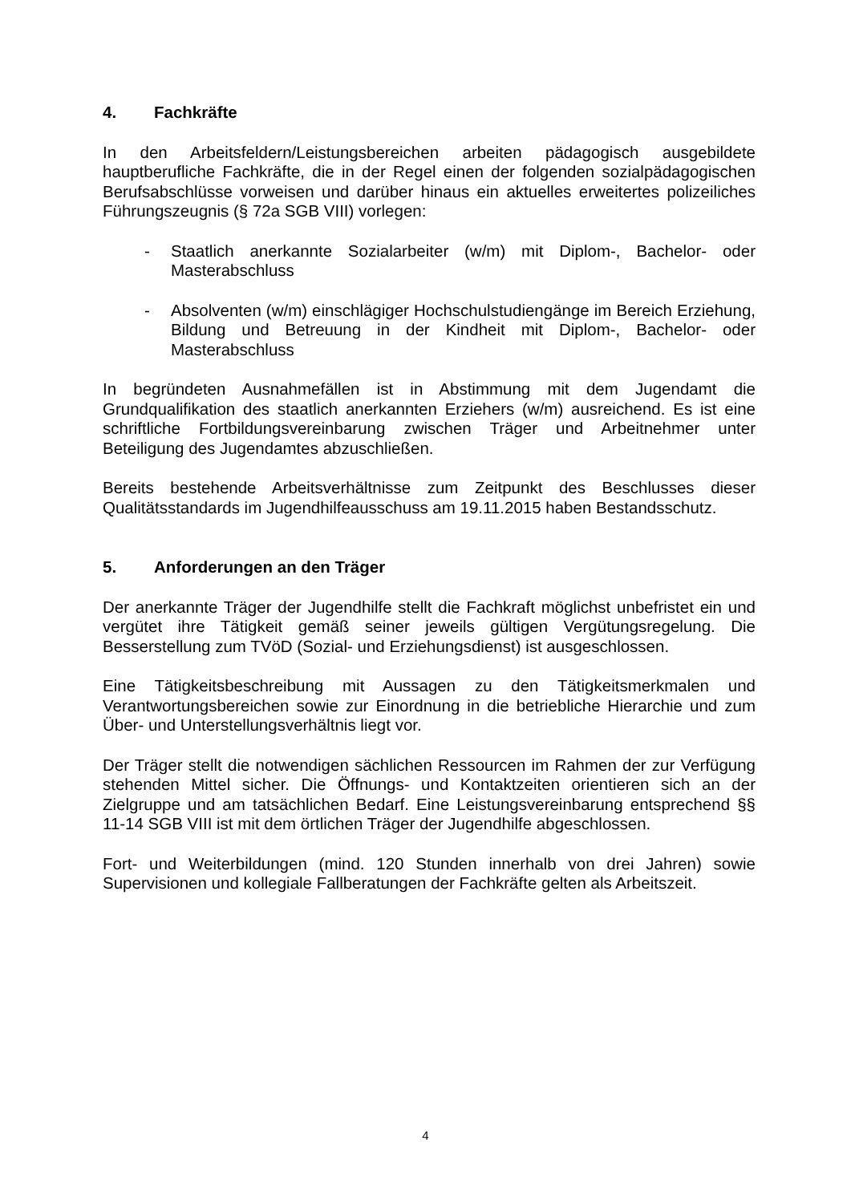4. Fachkräfte
In den Arbeitsfeldern/Leistungsbereichen arbeiten pädagogisch ausgebildete hauptberufliche Fachkräfte, die in der Regel einen der folgenden sozialpädagogischen Berufsabschlüsse vorweisen und darüber hinaus ein aktuelles erweitertes polizeiliches Führungszeugnis (§ 72a SGB VIII) vorlegen:
- Staatlich anerkannte Sozialarbeiter (w/m) mit Diplom-, Bachelor- oder Masterabschluss
- Absolventen (w/m) einschlägiger Hochschulstudiengänge im Bereich Erziehung, Bildung und Betreuung in der Kindheit mit Diplom-, Bachelor- oder Masterabschluss
In begründeten Ausnahmefällen ist in Abstimmung mit dem Jugendamt die Grundqualifikation des staatlich anerkannten Erziehers (w/m) ausreichend. Es ist eine schriftliche Fortbildungsvereinbarung zwischen Träger und Arbeitnehmer unter Beteiligung des Jugendamtes abzuschließen.
Bereits bestehende Arbeitsverhältnisse zum Zeitpunkt des Beschlusses dieser Qualitätsstandards im Jugendhilfeausschuss am 19.11.2015 haben Bestandsschutz.
5. Anforderungen an den Träger
Der anerkannte Träger der Jugendhilfe stellt die Fachkraft möglichst unbefristet ein und vergütet ihre Tätigkeit gemäß seiner jeweils gültigen Vergütungsregelung. Die Besserstellung zum TVöD (Sozial- und Erziehungsdienst) ist ausgeschlossen.
Eine Tätigkeitsbeschreibung mit Aussagen zu den Tätigkeitsmerkmalen und Verantwortungsbereichen sowie zur Einordnung in die betriebliche Hierarchie und zum Über- und Unterstellungsverhältnis liegt vor.
Der Träger stellt die notwendigen sächlichen Ressourcen im Rahmen der zur Verfügung stehenden Mittel sicher. Die Öffnungs- und Kontaktzeiten orientieren sich an der Zielgruppe und am tatsächlichen Bedarf. Eine Leistungsvereinbarung entsprechend §§ 11-14 SGB VIII ist mit dem örtlichen Träger der Jugendhilfe abgeschlossen.
Fort- und Weiterbildungen (mind. 120 Stunden innerhalb von drei Jahren) sowie Supervisionen und kollegiale Fallberatungen der Fachkräfte gelten als Arbeitszeit.
4